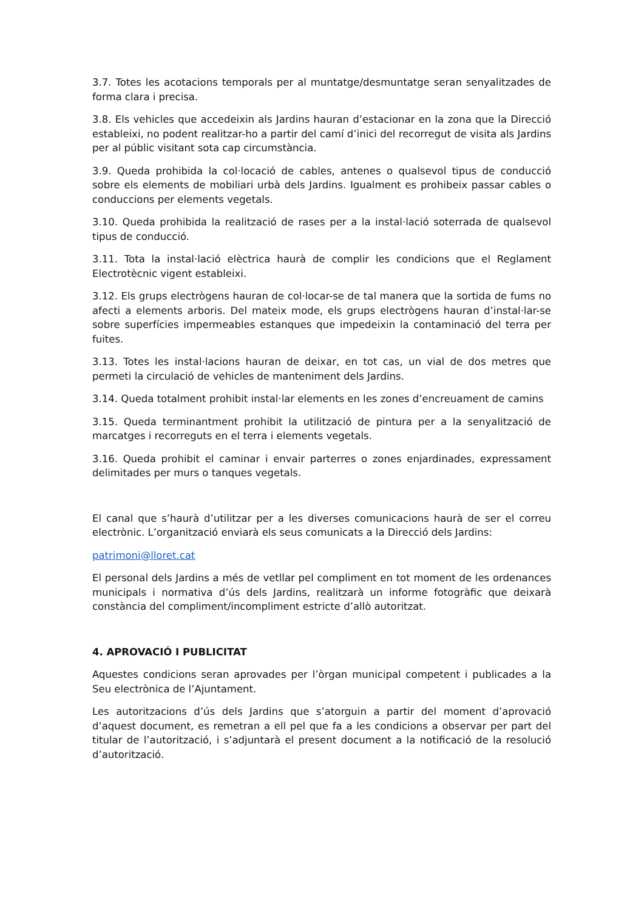3.7. Totes les acotacions temporals per al muntatge/desmuntatge seran senyalitzades de forma clara i precisa.
3.8. Els vehicles que accedeixin als Jardins hauran d’estacionar en la zona que la Direcció estableixi, no podent realitzar-ho a partir del camí d’inici del recorregut de visita als Jardins per al públic visitant sota cap circumstància.
3.9. Queda prohibida la col·locació de cables, antenes o qualsevol tipus de conducció sobre els elements de mobiliari urbà dels Jardins. Igualment es prohibeix passar cables o conduccions per elements vegetals.
3.10. Queda prohibida la realització de rases per a la instal·lació soterrada de qualsevol tipus de conducció.
3.11. Tota la instal·lació elèctrica haurà de complir les condicions que el Reglament Electrotècnic vigent estableixi.
3.12. Els grups electrògens hauran de col·locar-se de tal manera que la sortida de fums no afecti a elements arboris. Del mateix mode, els grups electrògens hauran d’instal·lar-se sobre superfícies impermeables estanques que impedeixin la contaminació del terra per fuites.
3.13. Totes les instal·lacions hauran de deixar, en tot cas, un vial de dos metres que permeti la circulació de vehicles de manteniment dels Jardins.
3.14. Queda totalment prohibit instal·lar elements en les zones d’encreuament de camins
3.15. Queda terminantment prohibit la utilització de pintura per a la senyalització de marcatges i recorreguts en el terra i elements vegetals.
3.16. Queda prohibit el caminar i envair parterres o zones enjardinades, expressament delimitades per murs o tanques vegetals.
El canal que s’haurà d’utilitzar per a les diverses comunicacions haurà de ser el correu electrònic. L’organització enviarà els seus comunicats a la Direcció dels Jardins:
patrimoni@lloret.cat
El personal dels Jardins a més de vetllar pel compliment en tot moment de les ordenances municipals i normativa d’ús dels Jardins, realitzarà un informe fotogràfic que deixarà constància del compliment/incompliment estricte d’allò autoritzat.
4. APROVACIÓ I PUBLICITAT
Aquestes condicions seran aprovades per l’òrgan municipal competent i publicades a la Seu electrònica de l’Ajuntament.
Les autoritzacions d’ús dels Jardins que s’atorguin a partir del moment d’aprovació d’aquest document, es remetran a ell pel que fa a les condicions a observar per part del titular de l’autorització, i s’adjuntarà el present document a la notificació de la resolució d’autorització.